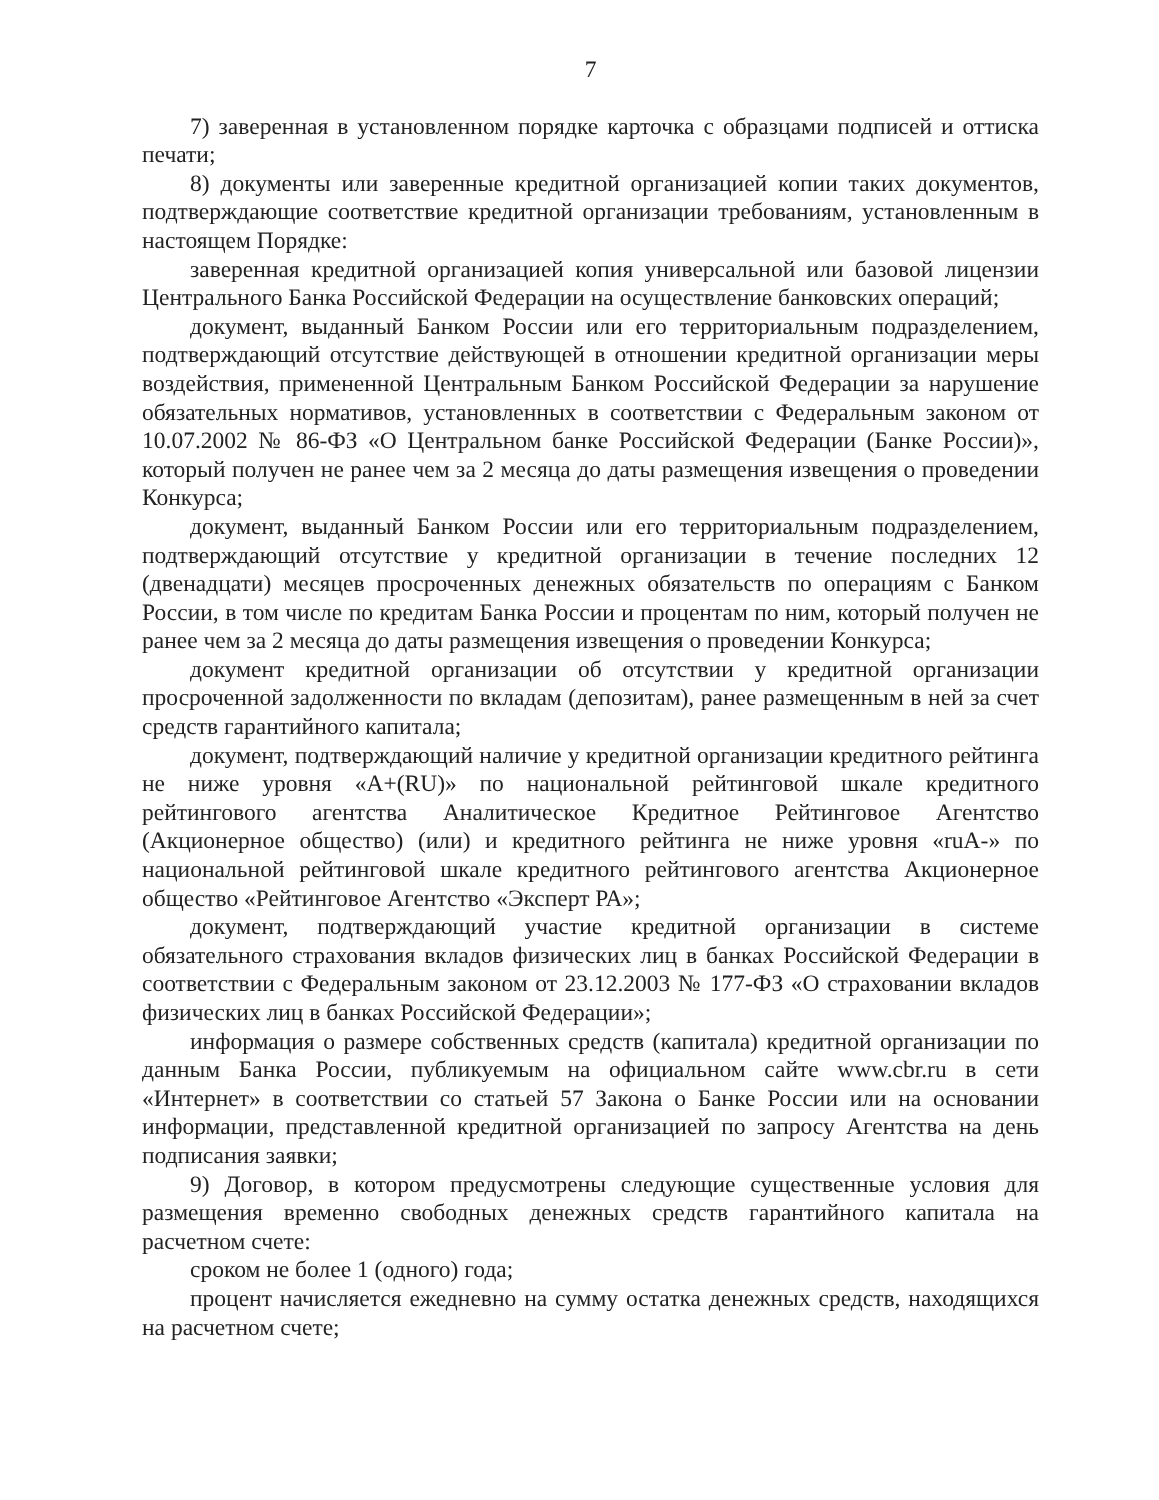7
7) заверенная в установленном порядке карточка с образцами подписей и оттиска печати;
8) документы или заверенные кредитной организацией копии таких документов, подтверждающие соответствие кредитной организации требованиям, установленным в настоящем Порядке:
заверенная кредитной организацией копия универсальной или базовой лицензии Центрального Банка Российской Федерации на осуществление банковских операций;
документ, выданный Банком России или его территориальным подразделением, подтверждающий отсутствие действующей в отношении кредитной организации меры воздействия, примененной Центральным Банком Российской Федерации за нарушение обязательных нормативов, установленных в соответствии с Федеральным законом от 10.07.2002 № 86-ФЗ «О Центральном банке Российской Федерации (Банке России)», который получен не ранее чем за 2 месяца до даты размещения извещения о проведении Конкурса;
документ, выданный Банком России или его территориальным подразделением, подтверждающий отсутствие у кредитной организации в течение последних 12 (двенадцати) месяцев просроченных денежных обязательств по операциям с Банком России, в том числе по кредитам Банка России и процентам по ним, который получен не ранее чем за 2 месяца до даты размещения извещения о проведении Конкурса;
документ кредитной организации об отсутствии у кредитной организации просроченной задолженности по вкладам (депозитам), ранее размещенным в ней за счет средств гарантийного капитала;
документ, подтверждающий наличие у кредитной организации кредитного рейтинга не ниже уровня «A+(RU)» по национальной рейтинговой шкале кредитного рейтингового агентства Аналитическое Кредитное Рейтинговое Агентство (Акционерное общество) (или) и кредитного рейтинга не ниже уровня «ruA-» по национальной рейтинговой шкале кредитного рейтингового агентства Акционерное общество «Рейтинговое Агентство «Эксперт РА»;
документ, подтверждающий участие кредитной организации в системе обязательного страхования вкладов физических лиц в банках Российской Федерации в соответствии с Федеральным законом от 23.12.2003 № 177-ФЗ «О страховании вкладов физических лиц в банках Российской Федерации»;
информация о размере собственных средств (капитала) кредитной организации по данным Банка России, публикуемым на официальном сайте www.cbr.ru в сети «Интернет» в соответствии со статьей 57 Закона о Банке России или на основании информации, представленной кредитной организацией по запросу Агентства на день подписания заявки;
9) Договор, в котором предусмотрены следующие существенные условия для размещения временно свободных денежных средств гарантийного капитала на расчетном счете:
сроком не более 1 (одного) года;
процент начисляется ежедневно на сумму остатка денежных средств, находящихся на расчетном счете;